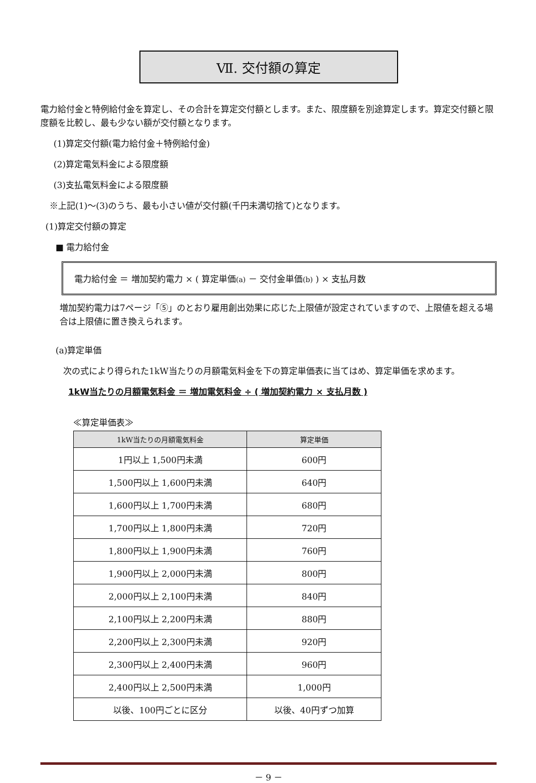Ⅶ. 交付額の算定
電力給付金と特例給付金を算定し、その合計を算定交付額とします。また、限度額を別途算定します。算定交付額と限度額を比較し、最も少ない額が交付額となります。
(1)算定交付額(電力給付金＋特例給付金)
(2)算定電気料金による限度額
(3)支払電気料金による限度額
※上記(1)～(3)のうち、最も小さい値が交付額(千円未満切捨て)となります。
(1)算定交付額の算定
■ 電力給付金
電力給付金 ＝ 増加契約電力 × ( 算定単価(a) － 交付金単価(b) ) × 支払月数
増加契約電力は7ページ「⑤」のとおり雇用創出効果に応じた上限値が設定されていますので、上限値を超える場合は上限値に置き換えられます。
(a)算定単価
次の式により得られた1kW当たりの月額電気料金を下の算定単価表に当てはめ、算定単価を求めます。
1kW当たりの月額電気料金 ＝ 増加電気料金 ÷ ( 増加契約電力 × 支払月数 )
≪算定単価表≫
| 1kW当たりの月額電気料金 | 算定単価 |
| --- | --- |
| 1円以上 1,500円未満 | 600円 |
| 1,500円以上 1,600円未満 | 640円 |
| 1,600円以上 1,700円未満 | 680円 |
| 1,700円以上 1,800円未満 | 720円 |
| 1,800円以上 1,900円未満 | 760円 |
| 1,900円以上 2,000円未満 | 800円 |
| 2,000円以上 2,100円未満 | 840円 |
| 2,100円以上 2,200円未満 | 880円 |
| 2,200円以上 2,300円未満 | 920円 |
| 2,300円以上 2,400円未満 | 960円 |
| 2,400円以上 2,500円未満 | 1,000円 |
| 以後、100円ごとに区分 | 以後、40円ずつ加算 |
－ 9 －